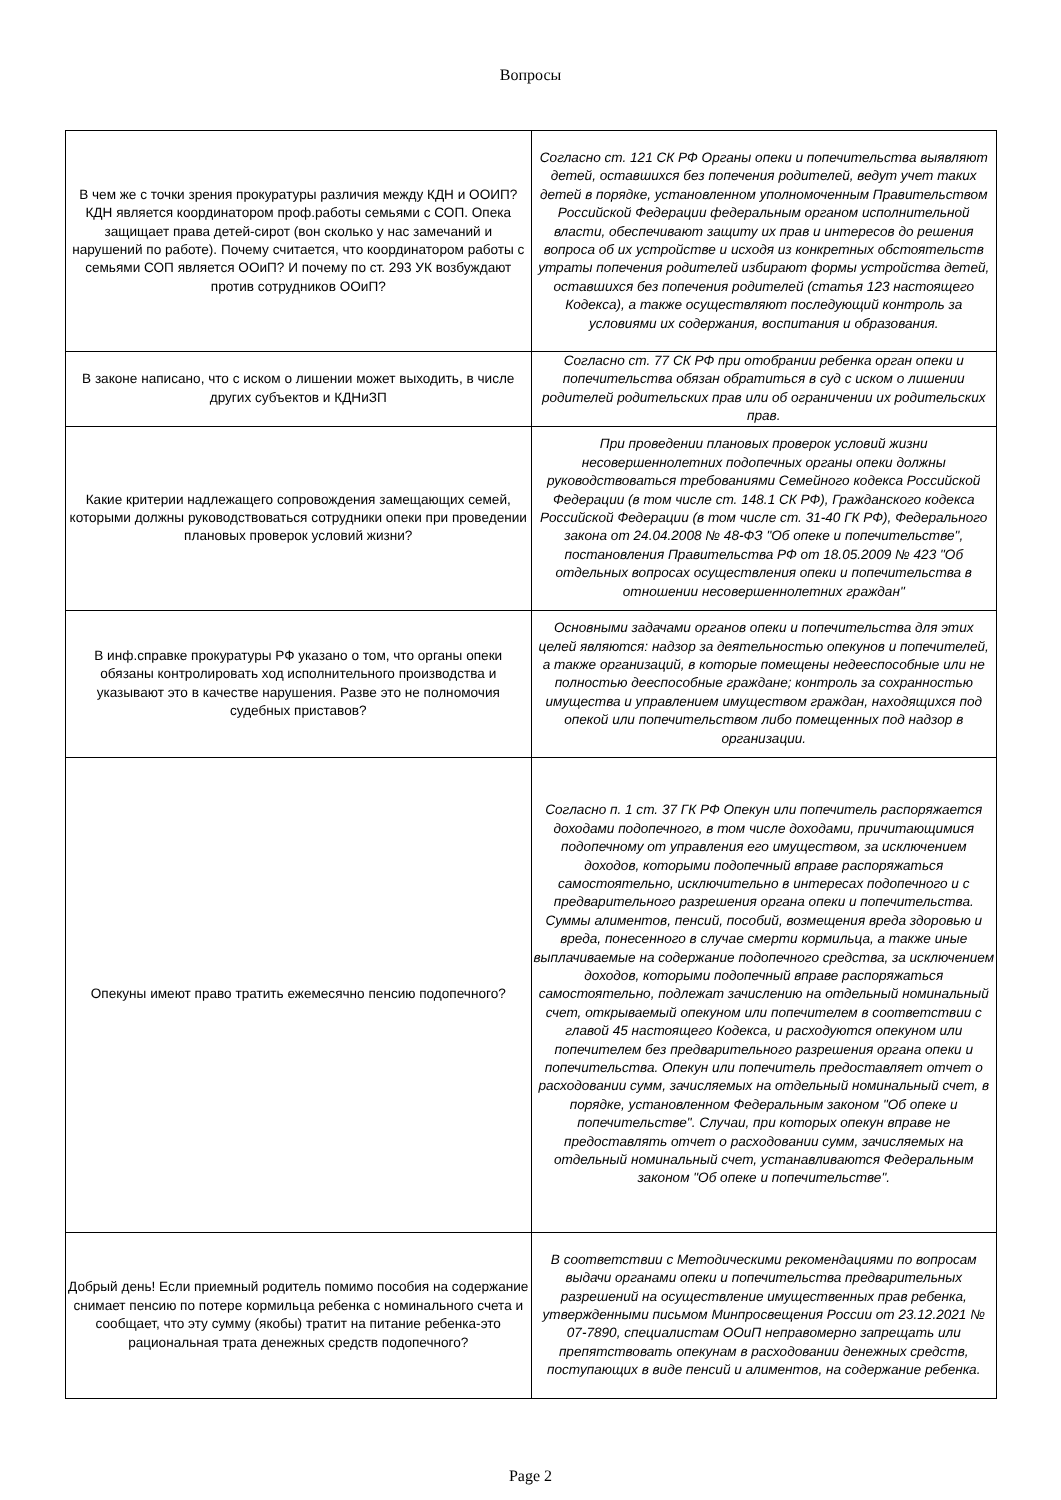Вопросы
| В чем же с точки зрения прокуратуры различия между КДН и ООИП? КДН является координатором проф.работы семьями с СОП. Опека защищает права детей-сирот (вон сколько у нас замечаний и нарушений по работе). Почему считается, что координатором работы с семьями СОП является ООиП? И почему по ст. 293 УК возбуждают против сотрудников ООиП? | Согласно ст. 121 СК РФ Органы опеки и попечительства выявляют детей, оставшихся без попечения родителей, ведут учет таких детей в порядке, установленном уполномоченным Правительством Российской Федерации федеральным органом исполнительной власти, обеспечивают защиту их прав и интересов до решения вопроса об их устройстве и исходя из конкретных обстоятельств утраты попечения родителей избирают формы устройства детей, оставшихся без попечения родителей (статья 123 настоящего Кодекса), а также осуществляют последующий контроль за условиями их содержания, воспитания и образования. |
| В законе написано, что с иском о лишении может выходить, в числе других субъектов и КДНиЗП | Согласно ст. 77 СК РФ при отобрании ребенка орган опеки и попечительства обязан обратиться в суд с иском о лишении родителей родительских прав или об ограничении их родительских прав. |
| Какие критерии надлежащего сопровождения замещающих семей, которыми должны руководствоваться сотрудники опеки при проведении плановых проверок условий жизни? | При проведении плановых проверок условий жизни несовершеннолетних подопечных органы опеки должны руководствоваться требованиями Семейного кодекса Российской Федерации (в том числе ст. 148.1 СК РФ), Гражданского кодекса Российской Федерации (в том числе ст. 31-40 ГК РФ), Федерального закона от 24.04.2008 № 48-ФЗ "Об опеке и попечительстве", постановления Правительства РФ от 18.05.2009 № 423 "Об отдельных вопросах осуществления опеки и попечительства в отношении несовершеннолетних граждан" |
| В инф.справке прокуратуры РФ указано о том, что органы опеки обязаны контролировать ход исполнительного производства и указывают это в качестве нарушения. Разве это не полномочия судебных приставов? | Основными задачами органов опеки и попечительства для этих целей являются: надзор за деятельностью опекунов и попечителей, а также организаций, в которые помещены недееспособные или не полностью дееспособные граждане; контроль за сохранностью имущества и управлением имуществом граждан, находящихся под опекой или попечительством либо помещенных под надзор в организации. |
| Опекуны имеют право тратить ежемесячно пенсию подопечного? | Согласно п. 1 ст. 37 ГК РФ Опекун или попечитель распоряжается доходами подопечного, в том числе доходами, причитающимися подопечному от управления его имуществом, за исключением доходов, которыми подопечный вправе распоряжаться самостоятельно, исключительно в интересах подопечного и с предварительного разрешения органа опеки и попечительства. Суммы алиментов, пенсий, пособий, возмещения вреда здоровью и вреда, понесенного в случае смерти кормильца, а также иные выплачиваемые на содержание подопечного средства, за исключением доходов, которыми подопечный вправе распоряжаться самостоятельно, подлежат зачислению на отдельный номинальный счет, открываемый опекуном или попечителем в соответствии с главой 45 настоящего Кодекса, и расходуются опекуном или попечителем без предварительного разрешения органа опеки и попечительства. Опекун или попечитель предоставляет отчет о расходовании сумм, зачисляемых на отдельный номинальный счет, в порядке, установленном Федеральным законом "Об опеке и попечительстве". Случаи, при которых опекун вправе не предоставлять отчет о расходовании сумм, зачисляемых на отдельный номинальный счет, устанавливаются Федеральным законом "Об опеке и попечительстве". |
| Добрый день! Если приемный родитель помимо пособия на содержание снимает пенсию по потере кормильца ребенка с номинального счета и сообщает, что эту сумму (якобы) тратит на питание ребенка-это рациональная трата денежных средств подопечного? | В соответствии с Методическими рекомендациями по вопросам выдачи органами опеки и попечительства предварительных разрешений на осуществление имущественных прав ребенка, утвержденными письмом Минпросвещения России от 23.12.2021 № 07-7890, специалистам ООиП неправомерно запрещать или препятствовать опекунам в расходовании денежных средств, поступающих в виде пенсий и алиментов, на содержание ребенка. |
Page 2